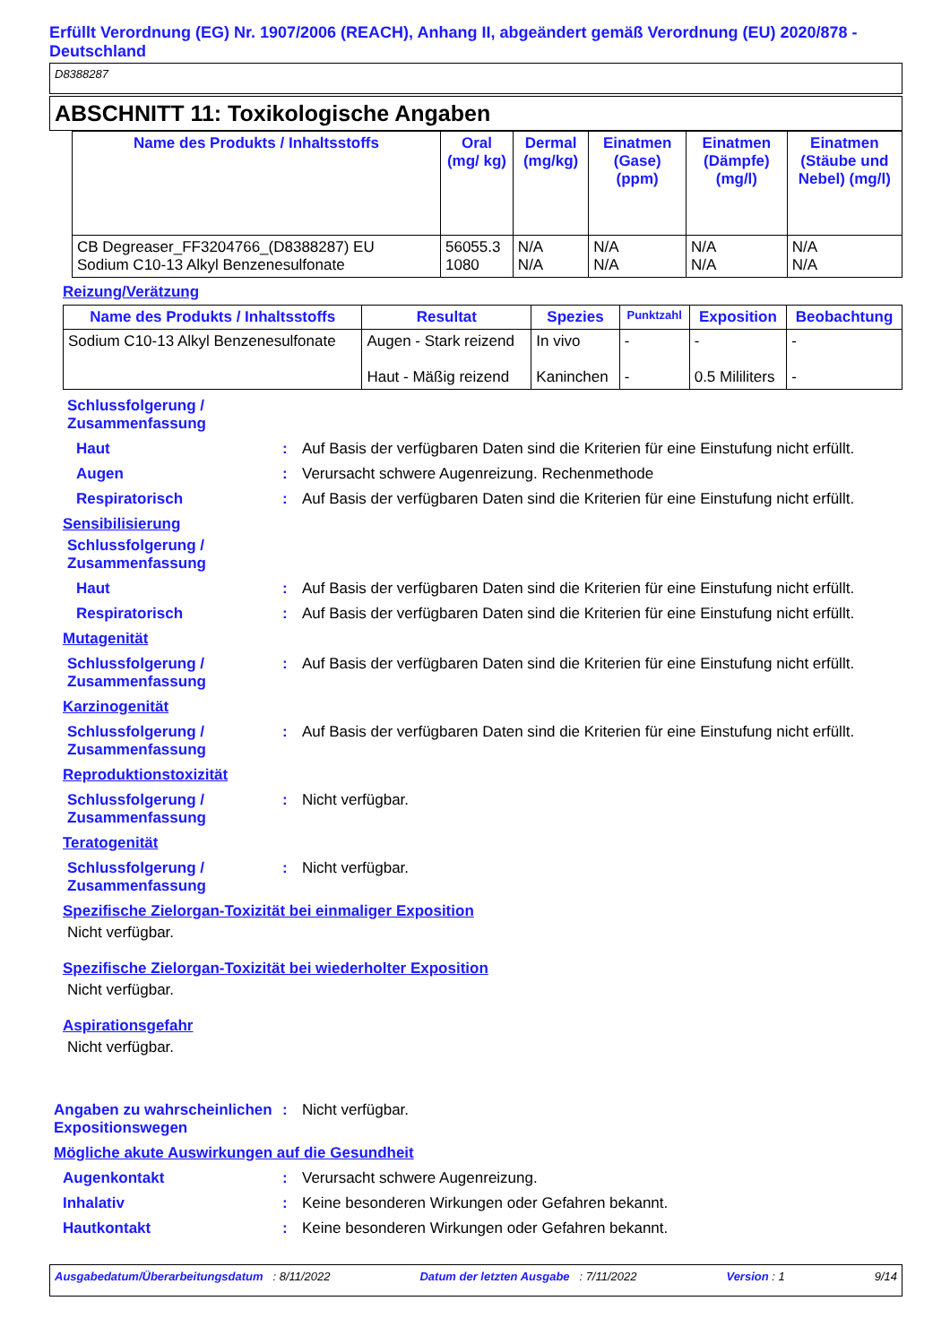Erfüllt Verordnung (EG) Nr. 1907/2006 (REACH), Anhang II, abgeändert gemäß Verordnung (EU) 2020/878 - Deutschland
D8388287
ABSCHNITT 11: Toxikologische Angaben
| Name des Produkts / Inhaltsstoffs | Oral (mg/ kg) | Dermal (mg/kg) | Einatmen (Gase) (ppm) | Einatmen (Dämpfe) (mg/l) | Einatmen (Stäube und Nebel) (mg/l) |
| --- | --- | --- | --- | --- | --- |
| CB Degreaser_FF3204766_(D8388287) EU Sodium C10-13 Alkyl Benzenesulfonate | 56055.3 1080 | N/A N/A | N/A N/A | N/A N/A | N/A N/A |
Reizung/Verätzung
| Name des Produkts / Inhaltsstoffs | Resultat | Spezies | Punktzahl | Exposition | Beobachtung |
| --- | --- | --- | --- | --- | --- |
| Sodium C10-13 Alkyl Benzenesulfonate | Augen - Stark reizend Haut - Mäßig reizend | In vivo Kaninchen | - - | - 0.5 Mililiters | - - |
Schlussfolgerung /
Zusammenfassung
Haut : Auf Basis der verfügbaren Daten sind die Kriterien für eine Einstufung nicht erfüllt.
Augen : Verursacht schwere Augenreizung. Rechenmethode
Respiratorisch : Auf Basis der verfügbaren Daten sind die Kriterien für eine Einstufung nicht erfüllt.
Sensibilisierung
Schlussfolgerung /
Zusammenfassung
Haut : Auf Basis der verfügbaren Daten sind die Kriterien für eine Einstufung nicht erfüllt.
Respiratorisch : Auf Basis der verfügbaren Daten sind die Kriterien für eine Einstufung nicht erfüllt.
Mutagenität
Schlussfolgerung / Zusammenfassung
: Auf Basis der verfügbaren Daten sind die Kriterien für eine Einstufung nicht erfüllt.
Karzinogenität
Schlussfolgerung / Zusammenfassung
: Auf Basis der verfügbaren Daten sind die Kriterien für eine Einstufung nicht erfüllt.
Reproduktionstoxizität
Schlussfolgerung / Zusammenfassung
: Nicht verfügbar.
Teratogenität
Schlussfolgerung / Zusammenfassung
: Nicht verfügbar.
Spezifische Zielorgan-Toxizität bei einmaliger Exposition
Nicht verfügbar.
Spezifische Zielorgan-Toxizität bei wiederholter Exposition
Nicht verfügbar.
Aspirationsgefahr
Nicht verfügbar.
Angaben zu wahrscheinlichen Expositionswegen
: Nicht verfügbar.
Mögliche akute Auswirkungen auf die Gesundheit
Augenkontakt : Verursacht schwere Augenreizung.
Inhalativ : Keine besonderen Wirkungen oder Gefahren bekannt.
Hautkontakt : Keine besonderen Wirkungen oder Gefahren bekannt.
Ausgabedatum/Überarbeitungsdatum : 8/11/2022 Datum der letzten Ausgabe : 7/11/2022 Version : 1 9/14